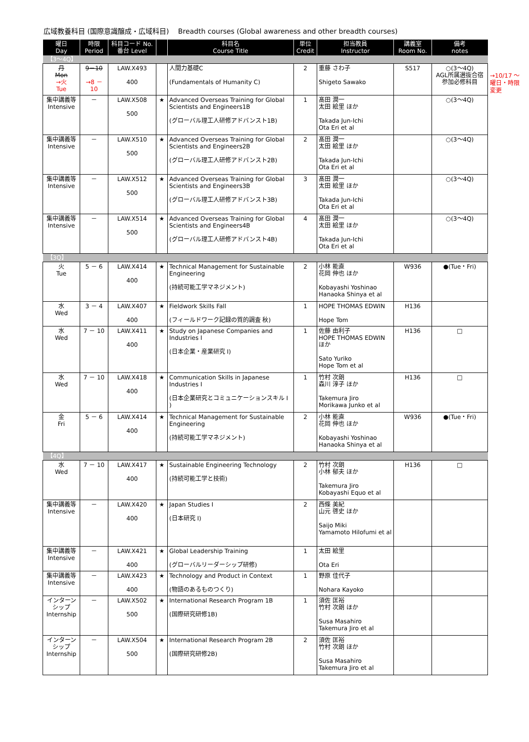広域教養科目 (国際意識醸成・広域科目)　 Breadth courses (Global awareness and other breadth courses)
→10/17 ～
曜日・時限
変更
| 曜日 Day | 時限 Period | 科目コード No. 番台 Level | | 科目名 Course Title | 単位 Credit | 担当教員 Instructor | 講義室 Room No. | 備考 notes |
| --- | --- | --- | --- | --- | --- | --- | --- | --- |
| 【3～4Q】 | | | | | | | | |
| 月 Mon →火 Tue | 9－10 →8 － 10 | LAW.X493 400 | | 人間力基礎C (Fundamentals of Humanity C) | 2 | 重藤 さわ子 Shigeto Sawako | S517 | ○(3～4Q) AGL所属選抜合宿参加必修科目 |
| 集中講義等 Intensive | － | LAW.X508 500 | ★ | Advanced Overseas Training for Global Scientists and Engineers1B (グローバル理工人研修アドバンスト1B) | 1 | 髙田 潤一 太田 絵里 ほか Takada Jun-Ichi Ota Eri et al | | ○(3～4Q) |
| 集中講義等 Intensive | － | LAW.X510 500 | ★ | Advanced Overseas Training for Global Scientists and Engineers2B (グローバル理工人研修アドバンスト2B) | 2 | 髙田 潤一 太田 絵里 ほか Takada Jun-Ichi Ota Eri et al | | ○(3～4Q) |
| 集中講義等 Intensive | － | LAW.X512 500 | ★ | Advanced Overseas Training for Global Scientists and Engineers3B (グローバル理工人研修アドバンスト3B) | 3 | 髙田 潤一 太田 絵里 ほか Takada Jun-Ichi Ota Eri et al | | ○(3～4Q) |
| 集中講義等 Intensive | － | LAW.X514 500 | ★ | Advanced Overseas Training for Global Scientists and Engineers4B (グローバル理工人研修アドバンスト4B) | 4 | 髙田 潤一 太田 絵里 ほか Takada Jun-Ichi Ota Eri et al | | ○(3～4Q) |
| 【3Q】 | | | | | | | | |
| 火 Tue | 5 － 6 | LAW.X414 400 | ★ | Technical Management for Sustainable Engineering (持続可能工学マネジメント) | 2 | 小林 能直 花岡 伸也 ほか Kobayashi Yoshinao Hanaoka Shinya et al | W936 | ●(Tue・Fri) |
| 水 Wed | 3 － 4 | LAW.X407 400 | ★ | Fieldwork Skills Fall (フィールドワーク記録の質的調査 秋) | 1 | HOPE THOMAS EDWIN Hope Tom | H136 | |
| 水 Wed | 7 － 10 | LAW.X411 400 | ★ | Study on Japanese Companies and Industries I (日本企業・産業研究 I) | 1 | 佐藤 由利子 HOPE THOMAS EDWIN ほか Sato Yuriko Hope Tom et al | H136 | □ |
| 水 Wed | 7 － 10 | LAW.X418 400 | ★ | Communication Skills in Japanese Industries I (日本企業研究とコミュニケーションスキル I ) | 1 | 竹村 次朗 森川 淳子 ほか Takemura Jiro Morikawa Junko et al | H136 | □ |
| 金 Fri | 5 － 6 | LAW.X414 400 | ★ | Technical Management for Sustainable Engineering (持続可能工学マネジメント) | 2 | 小林 能直 花岡 伸也 ほか Kobayashi Yoshinao Hanaoka Shinya et al | W936 | ●(Tue・Fri) |
| 【4Q】 | | | | | | | | |
| 水 Wed | 7 － 10 | LAW.X417 400 | ★ | Sustainable Engineering Technology (持続可能工学と技術) | 2 | 竹村 次朗 小林 郁夫 ほか Takemura Jiro Kobayashi Equo et al | H136 | □ |
| 集中講義等 Intensive | － | LAW.X420 400 | ★ | Japan Studies I (日本研究 I) | 2 | 西條 美紀 山元 啓史 ほか Saijo Miki Yamamoto Hilofumi et al | | |
| 集中講義等 Intensive | － | LAW.X421 400 | ★ | Global Leadership Training (グローバルリーダーシップ研修) | 1 | 太田 絵里 Ota Eri | | |
| 集中講義等 Intensive | － | LAW.X423 400 | ★ | Technology and Product in Context (物語のあるものつくり) | 1 | 野原 佳代子 Nohara Kayoko | | |
| インターンシップ Internship | － | LAW.X502 500 | ★ | International Research Program 1B (国際研究研修1B) | 1 | 須佐 匡裕 竹村 次朗 ほか Susa Masahiro Takemura Jiro et al | | |
| インターンシップ Internship | － | LAW.X504 500 | ★ | International Research Program 2B (国際研究研修2B) | 2 | 須佐 匡裕 竹村 次朗 ほか Susa Masahiro Takemura Jiro et al | | |